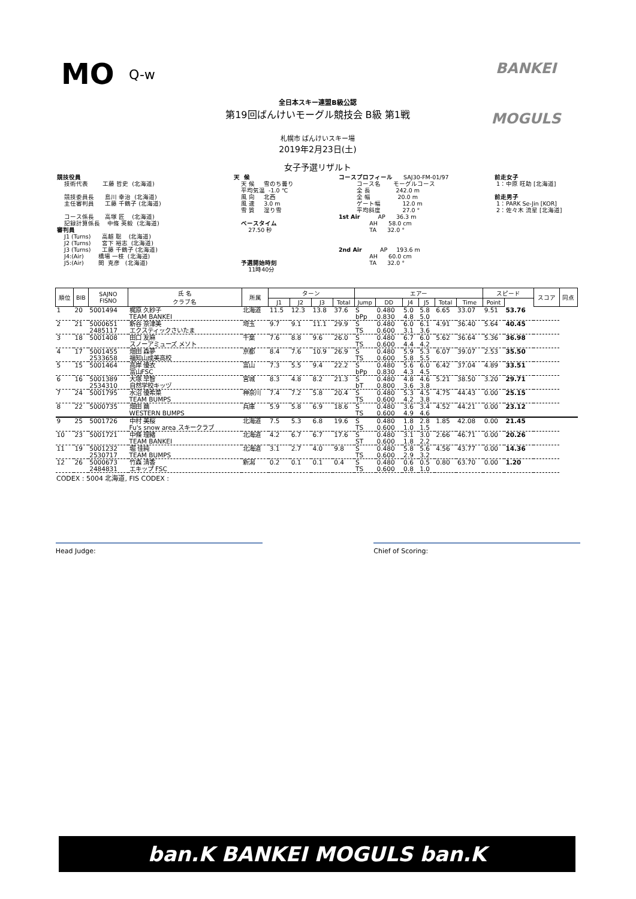MO Q-w
全日本スキー連盟B級公認
第19回ばんけいモーグル競技会 B級 第1戦
札幌市 ばんけいスキー場
2019年2月23日(土)
女子予選リザルト
BANKEI
MOGULS
競技役員 技術代表 工藤 哲史 (北海道) 競技委員長 島川 幸治 (北海道) 主任審判員 工藤 千鶴子 (北海道) コース係長 高塚 匠 (北海道) 記録計算係長 中條 英毅 (北海道) 審判員 J1 (Turns) 高越 聡 (北海道) J2 (Turns) 宮下 裕志 (北海道) J3 (Turns) 工藤 千鶴子 (北海道) J4:(Air) 橋場 一枝 (北海道) J5:(Air) 関 克彦 (北海道)
天 候 天 候 雪のち曇り 平均気温 -1.0 ℃ 風 向 北西 風 速 3.0 m 雪 質 湿り雪 ベースタイム 27.50 秒 予選開始時刻 11時40分
コースプロフィール SAJ30-FM-01/97 コース名 モーグルコース 全 長 242.0 m 全 幅 20.0 m ゲート幅 12.0 m 平均斜度 27.0 ° 1st Air AP 36.3 m AH 58.0 cm TA 32.0 ° 2nd Air AP 193.6 m AH 60.0 cm TA 32.0 °
前走女子 1：中原 旺助 [北海道] 前走男子 1：PARK Se-Jin [KOR] 2：佐々木 流星 [北海道]
| 順位 | BIB | SAJNO FISNO | 氏 名 クラブ名 | 所属 | ターン | | | | エアー | | | | | | スピード | | スコア | 同点 |
| --- | --- | --- | --- | --- | --- | --- | --- | --- | --- | --- | --- | --- | --- | --- | --- | --- | --- | --- |
| | | | | | J1 | J2 | J3 | Total | Jump | DD | J4 | J5 | Total | Time | Point | | | |
| 1 | 20 | 5001494 | 梶原 久紗子 TEAM BANKEI | 北海道 | 11.5 | 12.3 | 13.8 | 37.6 | S bPp | 0.480 0.830 | 5.0 4.8 | 5.8 5.0 | 6.65 | 33.07 | 9.51 | 53.76 | | |
| 2 | 21 | 5000651 2485117 | 新谷 奈津美 エクスティックさいたま | 埼玉 | 9.7 | 9.1 | 11.1 | 29.9 | S TS | 0.480 0.600 | 6.0 3.1 | 6.1 3.6 | 4.91 | 36.40 | 5.64 | 40.45 | | |
| 3 | 18 | 5001408 | 田口 友麻 スノーアミューズ メソト | 千葉 | 7.6 | 8.8 | 9.6 | 26.0 | S TS | 0.480 0.600 | 6.7 4.4 | 6.0 4.2 | 5.62 | 36.64 | 5.36 | 36.98 | | |
| 4 | 17 | 5001455 2533658 | 畑田 森夢 福知山成美高校 | 京都 | 8.4 | 7.6 | 10.9 | 26.9 | S TS | 0.480 0.600 | 5.9 5.8 | 5.3 5.5 | 6.07 | 39.07 | 2.53 | 35.50 | | |
| 5 | 15 | 5001464 | 高岸 優衣 富山FSC | 富山 | 7.3 | 5.5 | 9.4 | 22.2 | S bPp | 0.480 0.830 | 5.6 4.3 | 6.0 4.5 | 6.42 | 37.04 | 4.89 | 33.51 | | |
| 6 | 16 | 5001389 2534310 | 大塚 早智 自然学校キッヅ | 宮城 | 8.3 | 4.8 | 8.2 | 21.3 | S bT | 0.480 0.800 | 4.8 3.6 | 4.6 3.8 | 5.21 | 38.50 | 3.20 | 29.71 | | |
| 7 | 24 | 5001795 | 水沼 優希菜 TEAM BUMPS | 神奈川 | 7.4 | 7.2 | 5.8 | 20.4 | S TS | 0.480 0.600 | 5.3 4.2 | 4.5 3.8 | 4.75 | 44.43 | 0.00 | 25.15 | | |
| 8 | 22 | 5000735 | 畑田 繭 WESTERN BUMPS | 兵庫 | 5.9 | 5.8 | 6.9 | 18.6 | S TS | 0.480 0.600 | 3.6 4.9 | 3.4 4.6 | 4.52 | 44.21 | 0.00 | 23.12 | | |
| 9 | 25 | 5001726 | 中村 美桜 Fu's snow area スキークラブ | 北海道 | 7.5 | 5.3 | 6.8 | 19.6 | S TS | 0.480 0.600 | 1.8 1.0 | 2.8 1.5 | 1.85 | 42.08 | 0.00 | 21.45 | | |
| 10 | 23 | 5001721 | 中條 理緒 TEAM BANKEI | 北海道 | 4.2 | 6.7 | 6.7 | 17.6 | S ST | 0.480 0.600 | 3.1 1.8 | 3.0 2.2 | 2.66 | 46.71 | 0.00 | 20.26 | | |
| 11 | 19 | 5001232 2530717 | 堀 佳純 TEAM BUMPS | 北海道 | 3.1 | 2.7 | 4.0 | 9.8 | S TS | 0.480 0.600 | 5.8 2.9 | 5.6 3.2 | 4.56 | 43.77 | 0.00 | 14.36 | | |
| 12 | 26 | 5000673 2484831 | 竹森 清香 エキップ FSC | 新潟 | 0.2 | 0.1 | 0.1 | 0.4 | S TS | 0.480 0.600 | 0.6 0.8 | 0.5 1.0 | 0.80 | 63.70 | 0.00 | 1.20 | | |
CODEX : 5004 北海道, FIS CODEX :
Head Judge: Chief of Scoring:
ban.K BANKEI MOGULS ban.K